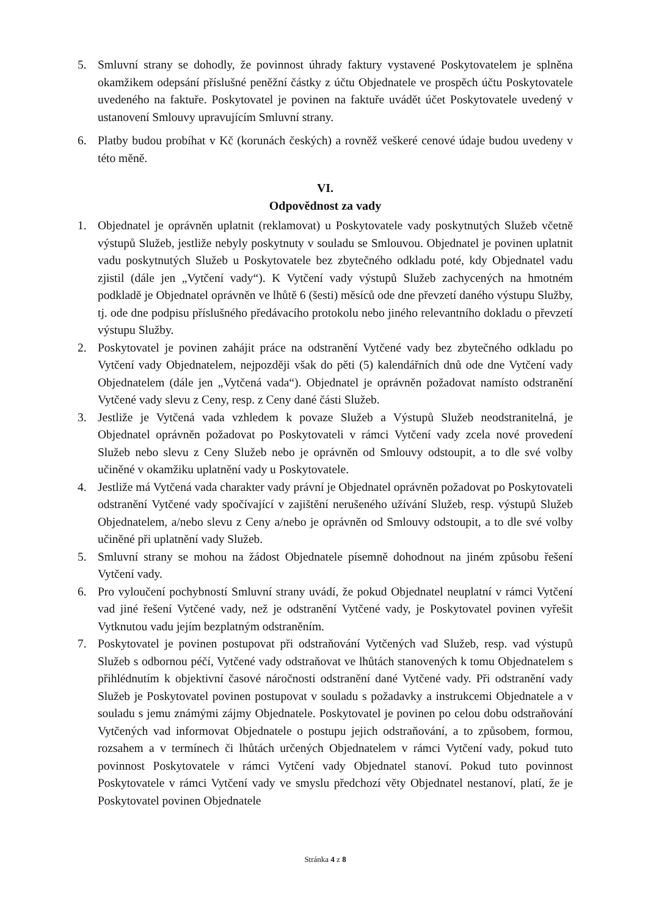5. Smluvní strany se dohodly, že povinnost úhrady faktury vystavené Poskytovatelem je splněna okamžikem odepsání příslušné peněžní částky z účtu Objednatele ve prospěch účtu Poskytovatele uvedeného na faktuře. Poskytovatel je povinen na faktuře uvádět účet Poskytovatele uvedený v ustanovení Smlouvy upravujícím Smluvní strany.
6. Platby budou probíhat v Kč (korunách českých) a rovněž veškeré cenové údaje budou uvedeny v této měně.
VI.
Odpovědnost za vady
1. Objednatel je oprávněn uplatnit (reklamovat) u Poskytovatele vady poskytnutých Služeb včetně výstupů Služeb, jestliže nebyly poskytnuty v souladu se Smlouvou. Objednatel je povinen uplatnit vadu poskytnutých Služeb u Poskytovatele bez zbytečného odkladu poté, kdy Objednatel vadu zjistil (dále jen „Vytčení vady“). K Vytčení vady výstupů Služeb zachycených na hmotném podkladě je Objednatel oprávněn ve lhůtě 6 (šesti) měsíců ode dne převzetí daného výstupu Služby, tj. ode dne podpisu příslušného předávacího protokolu nebo jiného relevantního dokladu o převzetí výstupu Služby.
2. Poskytovatel je povinen zahájit práce na odstranění Vytčené vady bez zbytečného odkladu po Vytčení vady Objednatelem, nejpozději však do pěti (5) kalendářních dnů ode dne Vytčení vady Objednatelem (dále jen „Vytčená vada“). Objednatel je oprávněn požadovat namísto odstranění Vytčené vady slevu z Ceny, resp. z Ceny dané části Služeb.
3. Jestliže je Vytčená vada vzhledem k povaze Služeb a Výstupů Služeb neodstranitelná, je Objednatel oprávněn požadovat po Poskytovateli v rámci Vytčení vady zcela nové provedení Služeb nebo slevu z Ceny Služeb nebo je oprávněn od Smlouvy odstoupit, a to dle své volby učiněné v okamžiku uplatnění vady u Poskytovatele.
4. Jestliže má Vytčená vada charakter vady právní je Objednatel oprávněn požadovat po Poskytovateli odstranění Vytčené vady spočívající v zajištění nerušeného užívání Služeb, resp. výstupů Služeb Objednatelem, a/nebo slevu z Ceny a/nebo je oprávněn od Smlouvy odstoupit, a to dle své volby učiněné při uplatnění vady Služeb.
5. Smluvní strany se mohou na žádost Objednatele písemně dohodnout na jiném způsobu řešení Vytčení vady.
6. Pro vyloučení pochybností Smluvní strany uvádí, že pokud Objednatel neuplatní v rámci Vytčení vad jiné řešení Vytčené vady, než je odstranění Vytčené vady, je Poskytovatel povinen vyřešit Vytknutou vadu jejím bezplatným odstraněním.
7. Poskytovatel je povinen postupovat při odstraňování Vytčených vad Služeb, resp. vad výstupů Služeb s odbornou péčí, Vytčené vady odstraňovat ve lhůtách stanovených k tomu Objednatelem s přihlédnutím k objektivní časové náročnosti odstranění dané Vytčené vady. Při odstranění vady Služeb je Poskytovatel povinen postupovat v souladu s požadavky a instrukcemi Objednatele a v souladu s jemu známými zájmy Objednatele. Poskytovatel je povinen po celou dobu odstraňování Vytčených vad informovat Objednatele o postupu jejich odstraňování, a to způsobem, formou, rozsahem a v termínech či lhůtách určených Objednatelem v rámci Vytčení vady, pokud tuto povinnost Poskytovatele v rámci Vytčení vady Objednatel stanoví. Pokud tuto povinnost Poskytovatele v rámci Vytčení vady ve smyslu předchozí věty Objednatel nestanoví, platí, že je Poskytovatel povinen Objednatele
Stránka 4 z 8